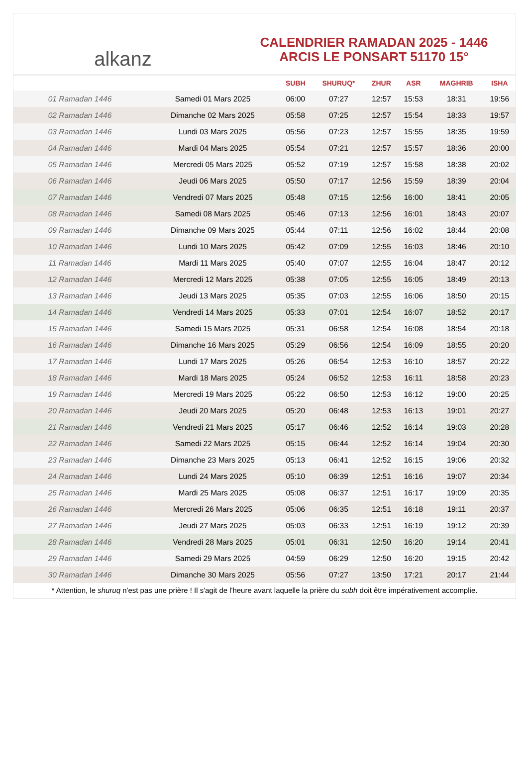alkanz
CALENDRIER RAMADAN 2025 - 1446
ARCIS LE PONSART 51170 15°
| | | SUBH | SHURUQ* | ZHUR | ASR | MAGHRIB | ISHA |
| --- | --- | --- | --- | --- | --- | --- | --- |
| 01 Ramadan 1446 | Samedi 01 Mars 2025 | 06:00 | 07:27 | 12:57 | 15:53 | 18:31 | 19:56 |
| 02 Ramadan 1446 | Dimanche 02 Mars 2025 | 05:58 | 07:25 | 12:57 | 15:54 | 18:33 | 19:57 |
| 03 Ramadan 1446 | Lundi 03 Mars 2025 | 05:56 | 07:23 | 12:57 | 15:55 | 18:35 | 19:59 |
| 04 Ramadan 1446 | Mardi 04 Mars 2025 | 05:54 | 07:21 | 12:57 | 15:57 | 18:36 | 20:00 |
| 05 Ramadan 1446 | Mercredi 05 Mars 2025 | 05:52 | 07:19 | 12:57 | 15:58 | 18:38 | 20:02 |
| 06 Ramadan 1446 | Jeudi 06 Mars 2025 | 05:50 | 07:17 | 12:56 | 15:59 | 18:39 | 20:04 |
| 07 Ramadan 1446 | Vendredi 07 Mars 2025 | 05:48 | 07:15 | 12:56 | 16:00 | 18:41 | 20:05 |
| 08 Ramadan 1446 | Samedi 08 Mars 2025 | 05:46 | 07:13 | 12:56 | 16:01 | 18:43 | 20:07 |
| 09 Ramadan 1446 | Dimanche 09 Mars 2025 | 05:44 | 07:11 | 12:56 | 16:02 | 18:44 | 20:08 |
| 10 Ramadan 1446 | Lundi 10 Mars 2025 | 05:42 | 07:09 | 12:55 | 16:03 | 18:46 | 20:10 |
| 11 Ramadan 1446 | Mardi 11 Mars 2025 | 05:40 | 07:07 | 12:55 | 16:04 | 18:47 | 20:12 |
| 12 Ramadan 1446 | Mercredi 12 Mars 2025 | 05:38 | 07:05 | 12:55 | 16:05 | 18:49 | 20:13 |
| 13 Ramadan 1446 | Jeudi 13 Mars 2025 | 05:35 | 07:03 | 12:55 | 16:06 | 18:50 | 20:15 |
| 14 Ramadan 1446 | Vendredi 14 Mars 2025 | 05:33 | 07:01 | 12:54 | 16:07 | 18:52 | 20:17 |
| 15 Ramadan 1446 | Samedi 15 Mars 2025 | 05:31 | 06:58 | 12:54 | 16:08 | 18:54 | 20:18 |
| 16 Ramadan 1446 | Dimanche 16 Mars 2025 | 05:29 | 06:56 | 12:54 | 16:09 | 18:55 | 20:20 |
| 17 Ramadan 1446 | Lundi 17 Mars 2025 | 05:26 | 06:54 | 12:53 | 16:10 | 18:57 | 20:22 |
| 18 Ramadan 1446 | Mardi 18 Mars 2025 | 05:24 | 06:52 | 12:53 | 16:11 | 18:58 | 20:23 |
| 19 Ramadan 1446 | Mercredi 19 Mars 2025 | 05:22 | 06:50 | 12:53 | 16:12 | 19:00 | 20:25 |
| 20 Ramadan 1446 | Jeudi 20 Mars 2025 | 05:20 | 06:48 | 12:53 | 16:13 | 19:01 | 20:27 |
| 21 Ramadan 1446 | Vendredi 21 Mars 2025 | 05:17 | 06:46 | 12:52 | 16:14 | 19:03 | 20:28 |
| 22 Ramadan 1446 | Samedi 22 Mars 2025 | 05:15 | 06:44 | 12:52 | 16:14 | 19:04 | 20:30 |
| 23 Ramadan 1446 | Dimanche 23 Mars 2025 | 05:13 | 06:41 | 12:52 | 16:15 | 19:06 | 20:32 |
| 24 Ramadan 1446 | Lundi 24 Mars 2025 | 05:10 | 06:39 | 12:51 | 16:16 | 19:07 | 20:34 |
| 25 Ramadan 1446 | Mardi 25 Mars 2025 | 05:08 | 06:37 | 12:51 | 16:17 | 19:09 | 20:35 |
| 26 Ramadan 1446 | Mercredi 26 Mars 2025 | 05:06 | 06:35 | 12:51 | 16:18 | 19:11 | 20:37 |
| 27 Ramadan 1446 | Jeudi 27 Mars 2025 | 05:03 | 06:33 | 12:51 | 16:19 | 19:12 | 20:39 |
| 28 Ramadan 1446 | Vendredi 28 Mars 2025 | 05:01 | 06:31 | 12:50 | 16:20 | 19:14 | 20:41 |
| 29 Ramadan 1446 | Samedi 29 Mars 2025 | 04:59 | 06:29 | 12:50 | 16:20 | 19:15 | 20:42 |
| 30 Ramadan 1446 | Dimanche 30 Mars 2025 | 05:56 | 07:27 | 13:50 | 17:21 | 20:17 | 21:44 |
* Attention, le shuruq n'est pas une prière ! Il s'agit de l'heure avant laquelle la prière du subh doit être impérativement accomplie.